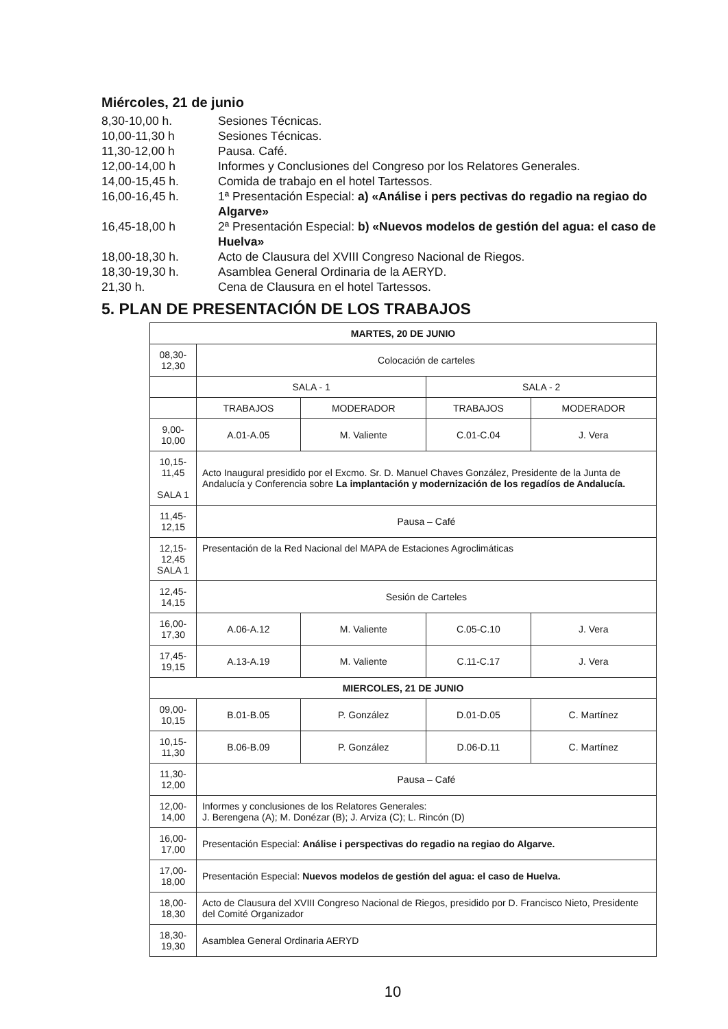Miércoles, 21 de junio
8,30-10,00 h.
Sesiones Técnicas.
10,00-11,30 h
Sesiones Técnicas.
11,30-12,00 h
Pausa. Café.
12,00-14,00 h
Informes y Conclusiones del Congreso por los Relatores Generales.
14,00-15,45 h.
Comida de trabajo en el hotel Tartessos.
16,00-16,45 h.
1ª Presentación Especial: a) «Análise i pers pectivas do regadio na regiao do Algarve»
16,45-18,00 h
2ª Presentación Especial: b) «Nuevos modelos de gestión del agua: el caso de Huelva»
18,00-18,30 h.
Acto de Clausura del XVIII Congreso Nacional de Riegos.
18,30-19,30 h.
Asamblea General Ordinaria de la AERYD.
21,30 h.
Cena de Clausura en el hotel Tartessos.
5. PLAN DE PRESENTACIÓN DE LOS TRABAJOS
| MARTES, 20 DE JUNIO | | | | |
| 08,30-12,30 | Colocación de carteles | | | |
| | SALA - 1 | | SALA - 2 | |
| | TRABAJOS | MODERADOR | TRABAJOS | MODERADOR |
| 9,00-10,00 | A.01-A.05 | M. Valiente | C.01-C.04 | J. Vera |
| 10,15-11,45 SALA 1 | Acto Inaugural presidido por el Excmo. Sr. D. Manuel Chaves González, Presidente de la Junta de Andalucía y Conferencia sobre La implantación y modernización de los regadíos de Andalucía. | | | |
| 11,45-12,15 | Pausa – Café | | | |
| 12,15-12,45 SALA 1 | Presentación de la Red Nacional del MAPA de Estaciones Agroclimáticas | | | |
| 12,45-14,15 | Sesión de Carteles | | | |
| 16,00-17,30 | A.06-A.12 | M. Valiente | C.05-C.10 | J. Vera |
| 17,45-19,15 | A.13-A.19 | M. Valiente | C.11-C.17 | J. Vera |
| MIERCOLES, 21 DE JUNIO | | | | |
| 09,00-10,15 | B.01-B.05 | P. González | D.01-D.05 | C. Martínez |
| 10,15-11,30 | B.06-B.09 | P. González | D.06-D.11 | C. Martínez |
| 11,30-12,00 | Pausa – Café | | | |
| 12,00-14,00 | Informes y conclusiones de los Relatores Generales: J. Berengena (A); M. Donézar (B); J. Arviza (C); L. Rincón (D) | | | |
| 16,00-17,00 | Presentación Especial: Análise i perspectivas do regadio na regiao do Algarve. | | | |
| 17,00-18,00 | Presentación Especial: Nuevos modelos de gestión del agua: el caso de Huelva. | | | |
| 18,00-18,30 | Acto de Clausura del XVIII Congreso Nacional de Riegos, presidido por D. Francisco Nieto, Presidente del Comité Organizador | | | |
| 18,30-19,30 | Asamblea General Ordinaria AERYD | | | |
10